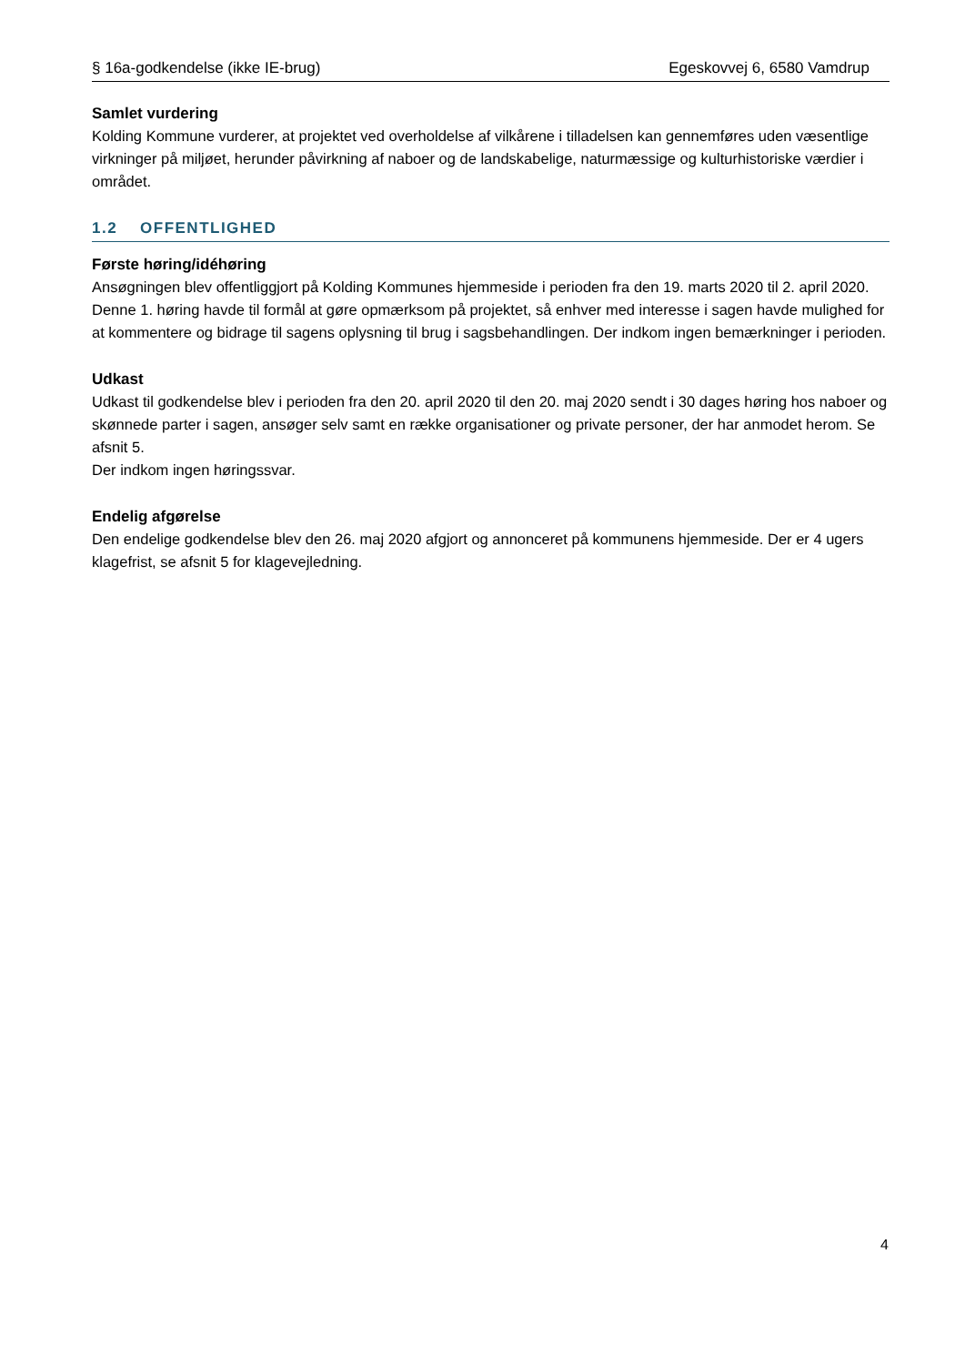§ 16a-godkendelse (ikke IE-brug) Egeskovvej 6, 6580 Vamdrup
Samlet vurdering
Kolding Kommune vurderer, at projektet ved overholdelse af vilkårene i tilladelsen kan gennemføres uden væsentlige virkninger på miljøet, herunder påvirkning af naboer og de landskabelige, naturmæssige og kulturhistoriske værdier i området.
1.2 OFFENTLIGHED
Første høring/idéhøring
Ansøgningen blev offentliggjort på Kolding Kommunes hjemmeside i perioden fra den 19. marts 2020 til 2. april 2020.
Denne 1. høring havde til formål at gøre opmærksom på projektet, så enhver med interesse i sagen havde mulighed for at kommentere og bidrage til sagens oplysning til brug i sagsbehandlingen. Der indkom ingen bemærkninger i perioden.
Udkast
Udkast til godkendelse blev i perioden fra den 20. april 2020 til den 20. maj 2020 sendt i 30 dages høring hos naboer og skønnede parter i sagen, ansøger selv samt en række organisationer og private personer, der har anmodet herom. Se afsnit 5.
Der indkom ingen høringssvar.
Endelig afgørelse
Den endelige godkendelse blev den 26. maj 2020 afgjort og annonceret på kommunens hjemmeside. Der er 4 ugers klagefrist, se afsnit 5 for klagevejledning.
4